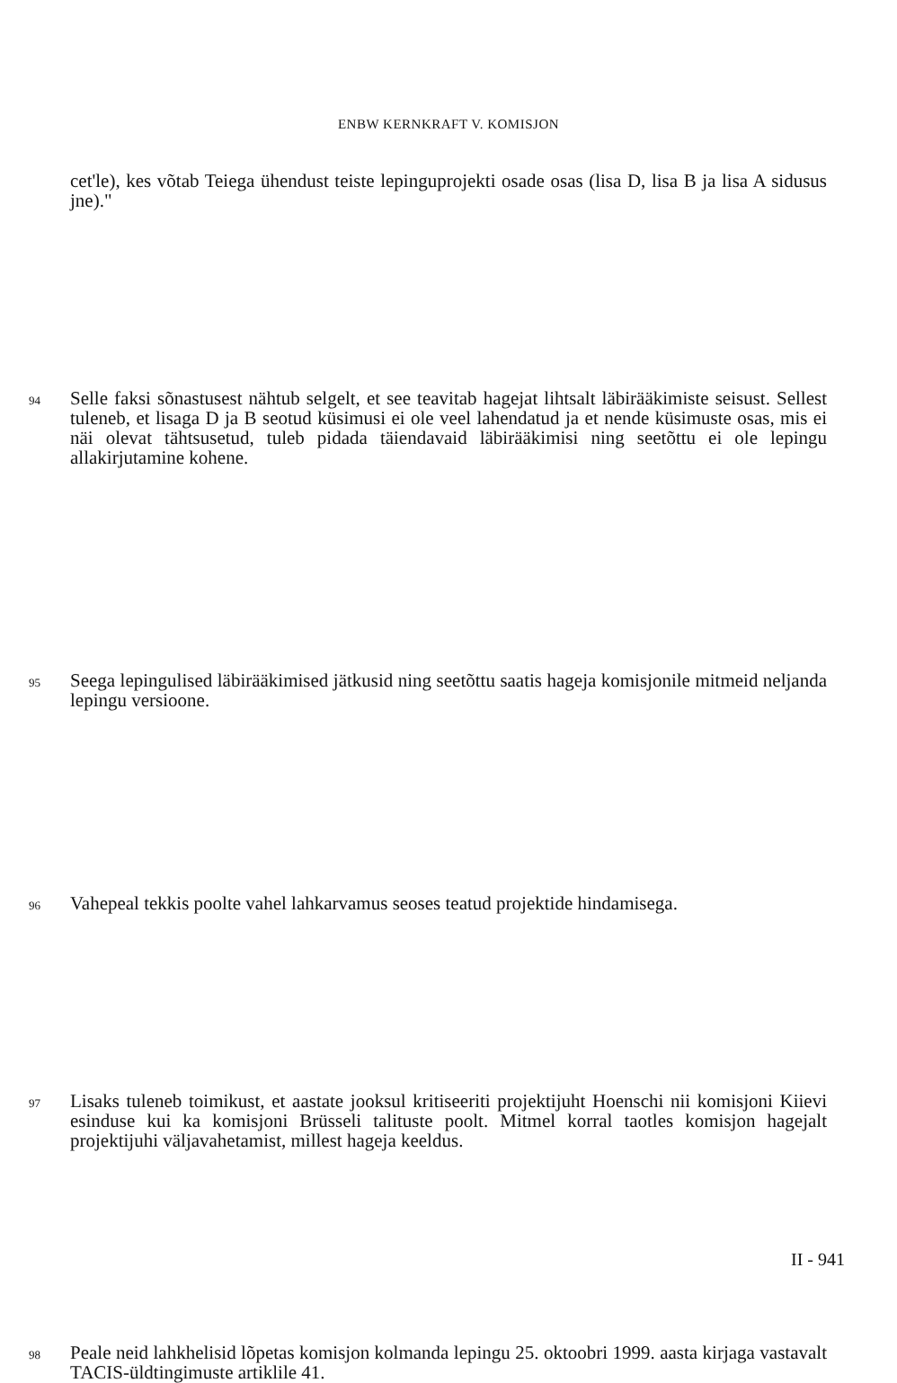ENBW KERNKRAFT V. KOMISJON
cet'le), kes võtab Teiega ühendust teiste lepinguprojekti osade osas (lisa D, lisa B ja lisa A sidusus jne)."
94 Selle faksi sõnastusest nähtub selgelt, et see teavitab hagejat lihtsalt läbirääkimiste seisust. Sellest tuleneb, et lisaga D ja B seotud küsimusi ei ole veel lahendatud ja et nende küsimuste osas, mis ei näi olevat tähtsusetud, tuleb pidada täiendavaid läbirääkimisi ning seetõttu ei ole lepingu allakirjutamine kohene.
95 Seega lepingulised läbirääkimised jätkusid ning seetõttu saatis hageja komisjonile mitmeid neljanda lepingu versioone.
96 Vahepeal tekkis poolte vahel lahkarvamus seoses teatud projektide hindamisega.
97 Lisaks tuleneb toimikust, et aastate jooksul kritiseeriti projektijuht Hoenschi nii komisjoni Kiievi esinduse kui ka komisjoni Brüsseli talituste poolt. Mitmel korral taotles komisjon hagejalt projektijuhi väljavahetamist, millest hageja keeldus.
98 Peale neid lahkhelisid lõpetas komisjon kolmanda lepingu 25. oktoobri 1999. aasta kirjaga vastavalt TACIS-üldtingimuste artiklile 41.
II - 941